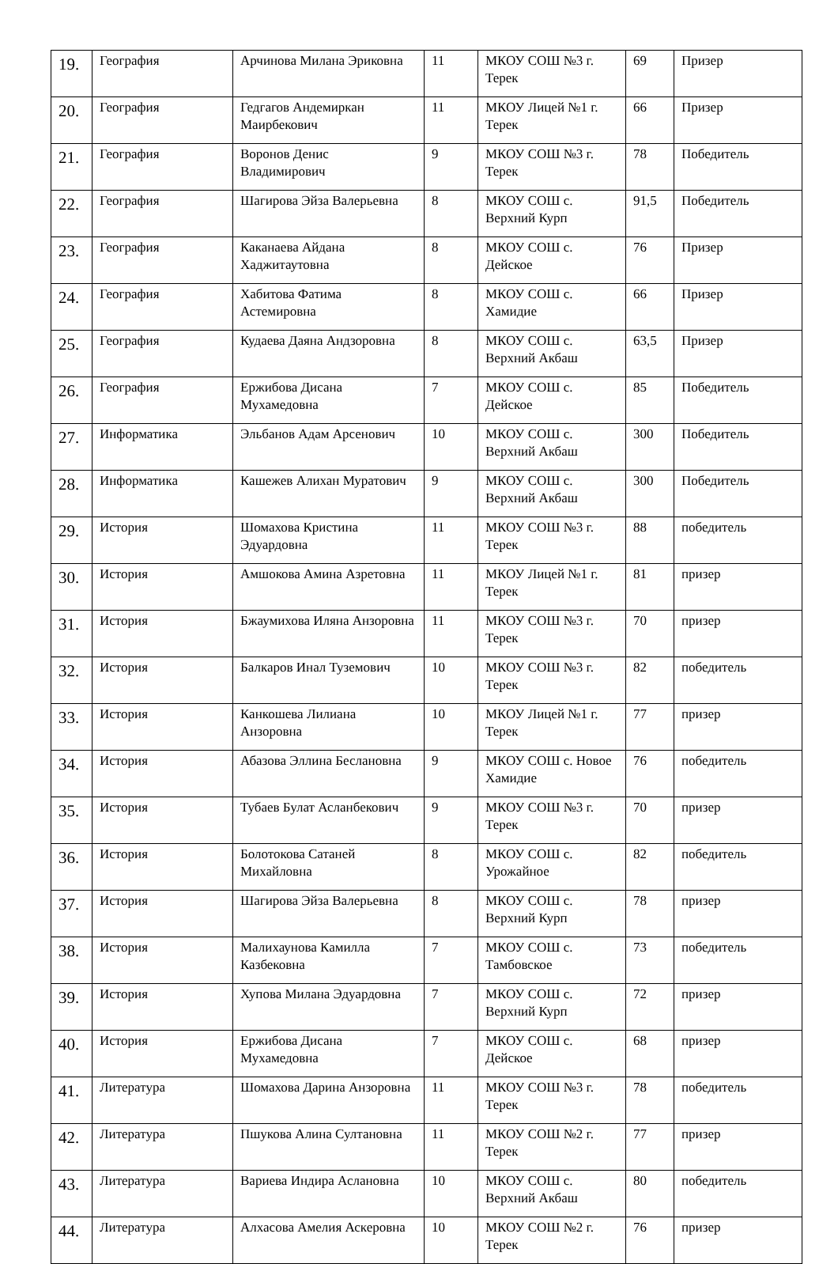| 19. | География | Арчинова Милана Эриковна | 11 | МКОУ СОШ №3 г. Терек | 69 | Призер |
| 20. | География | Гедгагов Андемиркан Маирбекович | 11 | МКОУ Лицей №1 г. Терек | 66 | Призер |
| 21. | География | Воронов Денис Владимирович | 9 | МКОУ СОШ №3 г. Терек | 78 | Победитель |
| 22. | География | Шагирова Эйза Валерьевна | 8 | МКОУ СОШ с. Верхний Курп | 91,5 | Победитель |
| 23. | География | Каканаева Айдана Хаджитаутовна | 8 | МКОУ СОШ с. Дейское | 76 | Призер |
| 24. | География | Хабитова Фатима Астемировна | 8 | МКОУ СОШ с. Хамидие | 66 | Призер |
| 25. | География | Кудаева Даяна Андзоровна | 8 | МКОУ СОШ с. Верхний Акбаш | 63,5 | Призер |
| 26. | География | Ержибова Дисана Мухамедовна | 7 | МКОУ СОШ с. Дейское | 85 | Победитель |
| 27. | Информатика | Эльбанов Адам Арсенович | 10 | МКОУ СОШ с. Верхний Акбаш | 300 | Победитель |
| 28. | Информатика | Кашежев Алихан Муратович | 9 | МКОУ СОШ с. Верхний Акбаш | 300 | Победитель |
| 29. | История | Шомахова Кристина Эдуардовна | 11 | МКОУ СОШ №3 г. Терек | 88 | победитель |
| 30. | История | Амшокова Амина Азретовна | 11 | МКОУ Лицей №1 г. Терек | 81 | призер |
| 31. | История | Бжаумихова Иляна Анзоровна | 11 | МКОУ СОШ №3 г. Терек | 70 | призер |
| 32. | История | Балкаров Инал Туземович | 10 | МКОУ СОШ №3 г. Терек | 82 | победитель |
| 33. | История | Канкошева Лилиана Анзоровна | 10 | МКОУ Лицей №1 г. Терек | 77 | призер |
| 34. | История | Абазова Эллина Беслановна | 9 | МКОУ СОШ с. Новое Хамидие | 76 | победитель |
| 35. | История | Тубаев Булат Асланбекович | 9 | МКОУ СОШ №3 г. Терек | 70 | призер |
| 36. | История | Болотокова Сатаней Михайловна | 8 | МКОУ СОШ с. Урожайное | 82 | победитель |
| 37. | История | Шагирова Эйза Валерьевна | 8 | МКОУ СОШ с. Верхний Курп | 78 | призер |
| 38. | История | Малихаунова Камилла Казбековна | 7 | МКОУ СОШ с. Тамбовское | 73 | победитель |
| 39. | История | Хупова Милана Эдуардовна | 7 | МКОУ СОШ с. Верхний Курп | 72 | призер |
| 40. | История | Ержибова Дисана Мухамедовна | 7 | МКОУ СОШ с. Дейское | 68 | призер |
| 41. | Литература | Шомахова Дарина Анзоровна | 11 | МКОУ СОШ №3 г. Терек | 78 | победитель |
| 42. | Литература | Пшукова Алина Султановна | 11 | МКОУ СОШ №2 г. Терек | 77 | призер |
| 43. | Литература | Вариева Индира Аслановна | 10 | МКОУ СОШ с. Верхний Акбаш | 80 | победитель |
| 44. | Литература | Алхасова Амелия Аскеровна | 10 | МКОУ СОШ №2 г. Терек | 76 | призер |